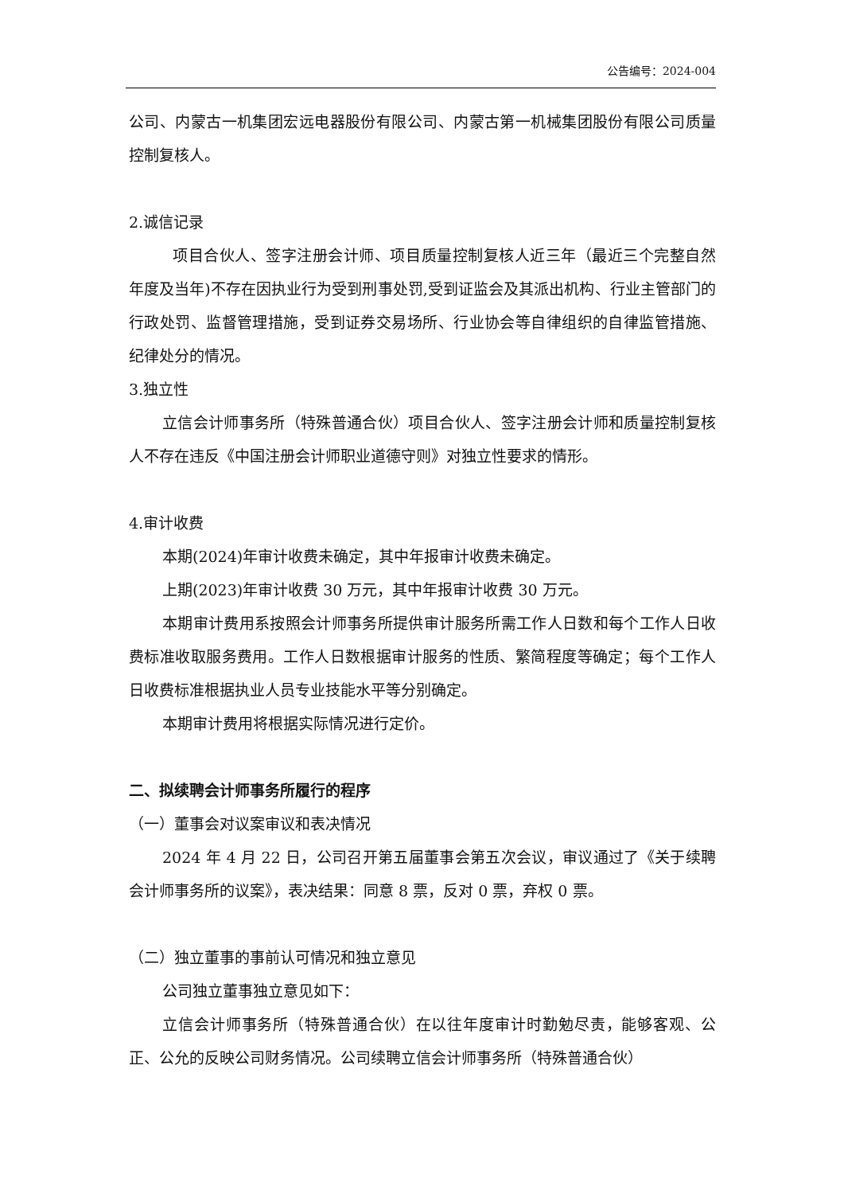公告编号：2024-004
公司、内蒙古一机集团宏远电器股份有限公司、内蒙古第一机械集团股份有限公司质量控制复核人。
2.诚信记录
项目合伙人、签字注册会计师、项目质量控制复核人近三年（最近三个完整自然年度及当年)不存在因执业行为受到刑事处罚,受到证监会及其派出机构、行业主管部门的行政处罚、监督管理措施，受到证券交易场所、行业协会等自律组织的自律监管措施、纪律处分的情况。
3.独立性
立信会计师事务所（特殊普通合伙）项目合伙人、签字注册会计师和质量控制复核人不存在违反《中国注册会计师职业道德守则》对独立性要求的情形。
4.审计收费
本期(2024)年审计收费未确定，其中年报审计收费未确定。
上期(2023)年审计收费 30 万元，其中年报审计收费 30 万元。
本期审计费用系按照会计师事务所提供审计服务所需工作人日数和每个工作人日收费标准收取服务费用。工作人日数根据审计服务的性质、繁简程度等确定；每个工作人日收费标准根据执业人员专业技能水平等分别确定。
本期审计费用将根据实际情况进行定价。
二、拟续聘会计师事务所履行的程序
（一）董事会对议案审议和表决情况
2024 年 4 月 22 日，公司召开第五届董事会第五次会议，审议通过了《关于续聘会计师事务所的议案》，表决结果：同意 8 票，反对 0 票，弃权 0 票。
（二）独立董事的事前认可情况和独立意见
公司独立董事独立意见如下：
立信会计师事务所（特殊普通合伙）在以往年度审计时勤勉尽责，能够客观、公正、公允的反映公司财务情况。公司续聘立信会计师事务所（特殊普通合伙）